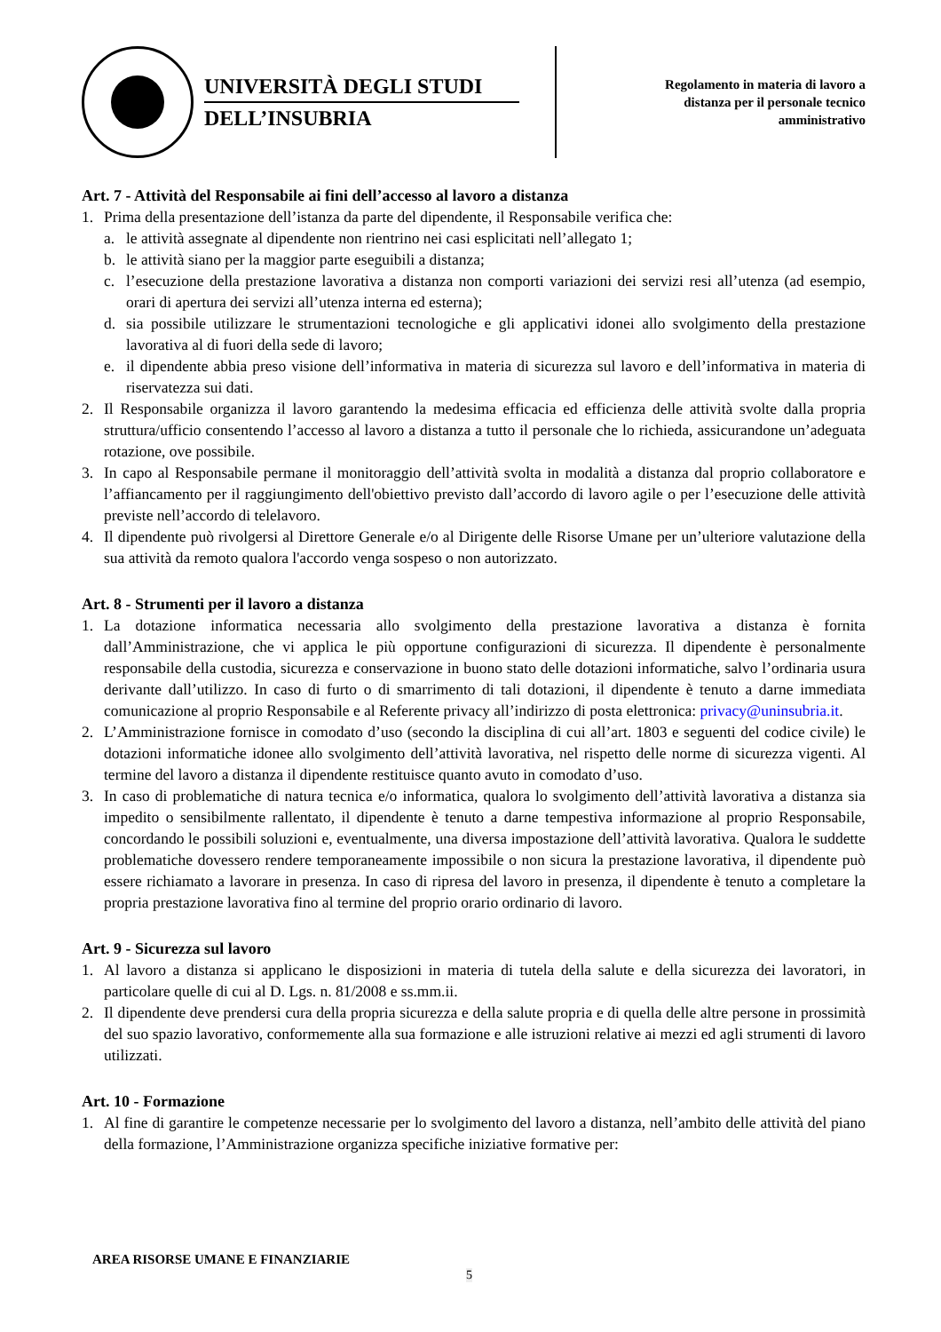UNIVERSITÀ DEGLI STUDI
DELL’INSUBRIA
Regolamento in materia di lavoro a
distanza per il personale tecnico
amministrativo
Art. 7 - Attività del Responsabile ai fini dell’accesso al lavoro a distanza
1. Prima della presentazione dell’istanza da parte del dipendente, il Responsabile verifica che:
a. le attività assegnate al dipendente non rientrino nei casi esplicitati nell’allegato 1;
b. le attività siano per la maggior parte eseguibili a distanza;
c. l’esecuzione della prestazione lavorativa a distanza non comporti variazioni dei servizi resi all’utenza (ad esempio, orari di apertura dei servizi all’utenza interna ed esterna);
d. sia possibile utilizzare le strumentazioni tecnologiche e gli applicativi idonei allo svolgimento della prestazione lavorativa al di fuori della sede di lavoro;
e. il dipendente abbia preso visione dell’informativa in materia di sicurezza sul lavoro e dell’informativa in materia di riservatezza sui dati.
2. Il Responsabile organizza il lavoro garantendo la medesima efficacia ed efficienza delle attività svolte dalla propria struttura/ufficio consentendo l’accesso al lavoro a distanza a tutto il personale che lo richieda, assicurandone un’adeguata rotazione, ove possibile.
3. In capo al Responsabile permane il monitoraggio dell’attività svolta in modalità a distanza dal proprio collaboratore e l’affiancamento per il raggiungimento dell'obiettivo previsto dall’accordo di lavoro agile o per l’esecuzione delle attività previste nell’accordo di telelavoro.
4. Il dipendente può rivolgersi al Direttore Generale e/o al Dirigente delle Risorse Umane per un’ulteriore valutazione della sua attività da remoto qualora l'accordo venga sospeso o non autorizzato.
Art. 8 - Strumenti per il lavoro a distanza
1. La dotazione informatica necessaria allo svolgimento della prestazione lavorativa a distanza è fornita dall’Amministrazione, che vi applica le più opportune configurazioni di sicurezza. Il dipendente è personalmente responsabile della custodia, sicurezza e conservazione in buono stato delle dotazioni informatiche, salvo l’ordinaria usura derivante dall’utilizzo. In caso di furto o di smarrimento di tali dotazioni, il dipendente è tenuto a darne immediata comunicazione al proprio Responsabile e al Referente privacy all’indirizzo di posta elettronica: privacy@uninsubria.it.
2. L’Amministrazione fornisce in comodato d’uso (secondo la disciplina di cui all’art. 1803 e seguenti del codice civile) le dotazioni informatiche idonee allo svolgimento dell’attività lavorativa, nel rispetto delle norme di sicurezza vigenti. Al termine del lavoro a distanza il dipendente restituisce quanto avuto in comodato d’uso.
3. In caso di problematiche di natura tecnica e/o informatica, qualora lo svolgimento dell’attività lavorativa a distanza sia impedito o sensibilmente rallentato, il dipendente è tenuto a darne tempestiva informazione al proprio Responsabile, concordando le possibili soluzioni e, eventualmente, una diversa impostazione dell’attività lavorativa. Qualora le suddette problematiche dovessero rendere temporaneamente impossibile o non sicura la prestazione lavorativa, il dipendente può essere richiamato a lavorare in presenza. In caso di ripresa del lavoro in presenza, il dipendente è tenuto a completare la propria prestazione lavorativa fino al termine del proprio orario ordinario di lavoro.
Art. 9 - Sicurezza sul lavoro
1. Al lavoro a distanza si applicano le disposizioni in materia di tutela della salute e della sicurezza dei lavoratori, in particolare quelle di cui al D. Lgs. n. 81/2008 e ss.mm.ii.
2. Il dipendente deve prendersi cura della propria sicurezza e della salute propria e di quella delle altre persone in prossimità del suo spazio lavorativo, conformemente alla sua formazione e alle istruzioni relative ai mezzi ed agli strumenti di lavoro utilizzati.
Art. 10 - Formazione
1. Al fine di garantire le competenze necessarie per lo svolgimento del lavoro a distanza, nell’ambito delle attività del piano della formazione, l’Amministrazione organizza specifiche iniziative formative per:
AREA RISORSE UMANE E FINANZIARIE
5